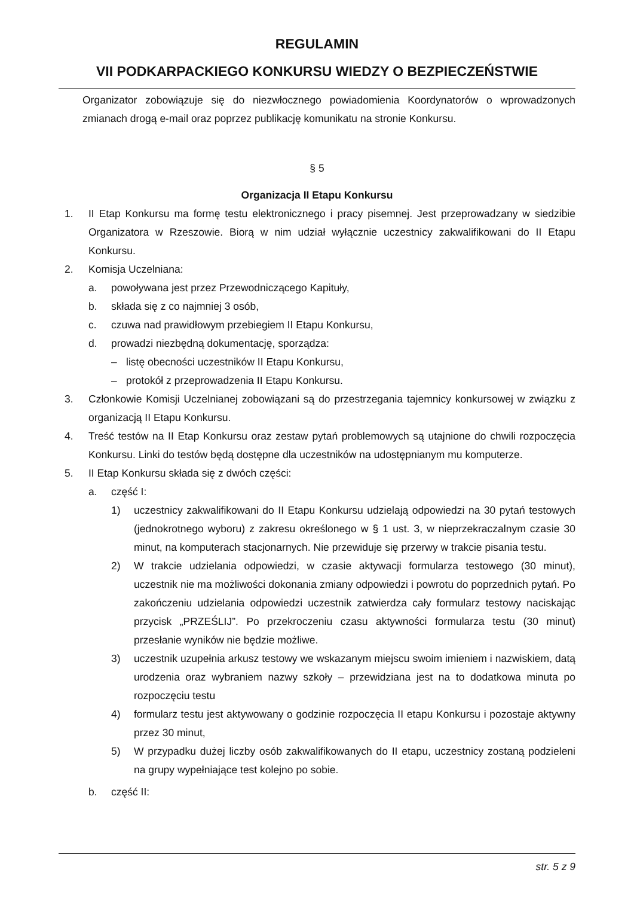REGULAMIN
VII PODKARPACKIEGO KONKURSU WIEDZY O BEZPIECZEŃSTWIE
Organizator zobowiązuje się do niezwłocznego powiadomienia Koordynatorów o wprowadzonych zmianach drogą e-mail oraz poprzez publikację komunikatu na stronie Konkursu.
§ 5
Organizacja II Etapu Konkursu
1. II Etap Konkursu ma formę testu elektronicznego i pracy pisemnej. Jest przeprowadzany w siedzibie Organizatora w Rzeszowie. Biorą w nim udział wyłącznie uczestnicy zakwalifikowani do II Etapu Konkursu.
2. Komisja Uczelniana:
a. powoływana jest przez Przewodniczącego Kapituły,
b. składa się z co najmniej 3 osób,
c. czuwa nad prawidłowym przebiegiem II Etapu Konkursu,
d. prowadzi niezbędną dokumentację, sporządza:
– listę obecności uczestników II Etapu Konkursu,
– protokół z przeprowadzenia II Etapu Konkursu.
3. Członkowie Komisji Uczelnianej zobowiązani są do przestrzegania tajemnicy konkursowej w związku z organizacją II Etapu Konkursu.
4. Treść testów na II Etap Konkursu oraz zestaw pytań problemowych są utajnione do chwili rozpoczęcia Konkursu. Linki do testów będą dostępne dla uczestników na udostępnianym mu komputerze.
5. II Etap Konkursu składa się z dwóch części:
a. część I:
1) uczestnicy zakwalifikowani do II Etapu Konkursu udzielają odpowiedzi na 30 pytań testowych (jednokrotnego wyboru) z zakresu określonego w § 1 ust. 3, w nieprzekraczalnym czasie 30 minut, na komputerach stacjonarnych. Nie przewiduje się przerwy w trakcie pisania testu.
2) W trakcie udzielania odpowiedzi, w czasie aktywacji formularza testowego (30 minut), uczestnik nie ma możliwości dokonania zmiany odpowiedzi i powrotu do poprzednich pytań. Po zakończeniu udzielania odpowiedzi uczestnik zatwierdza cały formularz testowy naciskając przycisk „PRZEŚLIJ”. Po przekroczeniu czasu aktywności formularza testu (30 minut) przesłanie wyników nie będzie możliwe.
3) uczestnik uzupełnia arkusz testowy we wskazanym miejscu swoim imieniem i nazwiskiem, datą urodzenia oraz wybraniem nazwy szkoły – przewidziana jest na to dodatkowa minuta po rozpoczęciu testu
4) formularz testu jest aktywowany o godzinie rozpoczęcia II etapu Konkursu i pozostaje aktywny przez 30 minut,
5) W przypadku dużej liczby osób zakwalifikowanych do II etapu, uczestnicy zostaną podzieleni na grupy wypełniające test kolejno po sobie.
b. część II:
str. 5 z 9